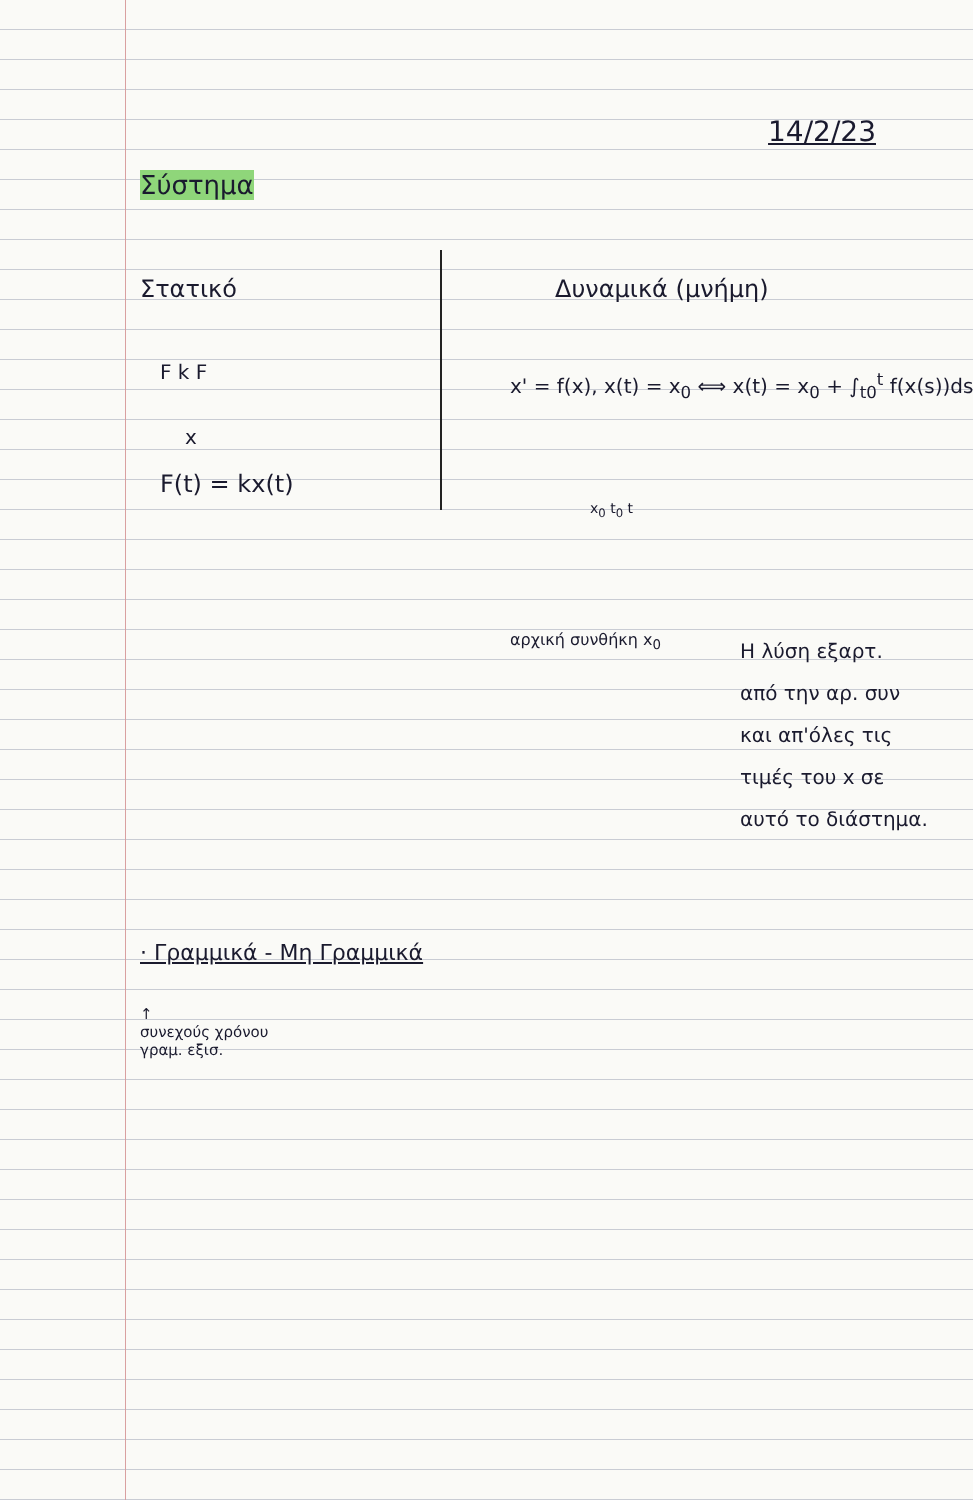14/2/23
Σύστημα
Στατικό
F k F
x
F(t) = kx(t)
Δυναμικά (μνήμη)
x' = f(x), x(t) = x<sub>0</sub> ⟺ x(t) = x<sub>0</sub> + ∫<sub>t0</sub><sup>t</sup> f(x(s))ds
x<sub>0</sub> t<sub>0</sub> t
αρχική συνθήκη x<sub>0</sub>
Η λύση εξαρτ.
από την αρ. συν
και απ'όλες τις
τιμές του x σε
αυτό το διάστημα.
· Γραμμικά - Μη Γραμμικά
↑
συνεχούς χρόνου
γραμ. εξισ.